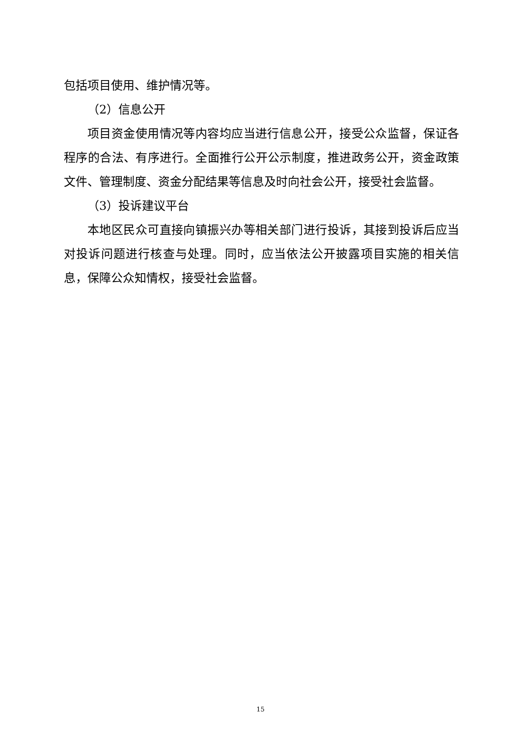包括项目使用、维护情况等。
（2）信息公开
项目资金使用情况等内容均应当进行信息公开，接受公众监督，保证各程序的合法、有序进行。全面推行公开公示制度，推进政务公开，资金政策文件、管理制度、资金分配结果等信息及时向社会公开，接受社会监督。
（3）投诉建议平台
本地区民众可直接向镇振兴办等相关部门进行投诉，其接到投诉后应当对投诉问题进行核查与处理。同时，应当依法公开披露项目实施的相关信息，保障公众知情权，接受社会监督。
15